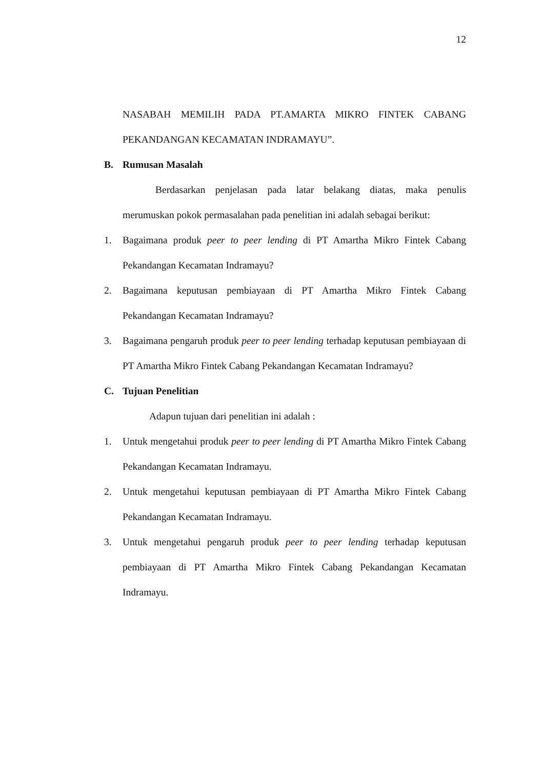12
NASABAH MEMILIH PADA PT.AMARTA MIKRO FINTEK CABANG PEKANDANGAN KECAMATAN INDRAMAYU”.
B. Rumusan Masalah
Berdasarkan penjelasan pada latar belakang diatas, maka penulis merumuskan pokok permasalahan pada penelitian ini adalah sebagai berikut:
1. Bagaimana produk peer to peer lending di PT Amartha Mikro Fintek Cabang Pekandangan Kecamatan Indramayu?
2. Bagaimana keputusan pembiayaan di PT Amartha Mikro Fintek Cabang Pekandangan Kecamatan Indramayu?
3. Bagaimana pengaruh produk peer to peer lending terhadap keputusan pembiayaan di PT Amartha Mikro Fintek Cabang Pekandangan Kecamatan Indramayu?
C. Tujuan Penelitian
Adapun tujuan dari penelitian ini adalah :
1. Untuk mengetahui produk peer to peer lending di PT Amartha Mikro Fintek Cabang Pekandangan Kecamatan Indramayu.
2. Untuk mengetahui keputusan pembiayaan di PT Amartha Mikro Fintek Cabang Pekandangan Kecamatan Indramayu.
3. Untuk mengetahui pengaruh produk peer to peer lending terhadap keputusan pembiayaan di PT Amartha Mikro Fintek Cabang Pekandangan Kecamatan Indramayu.